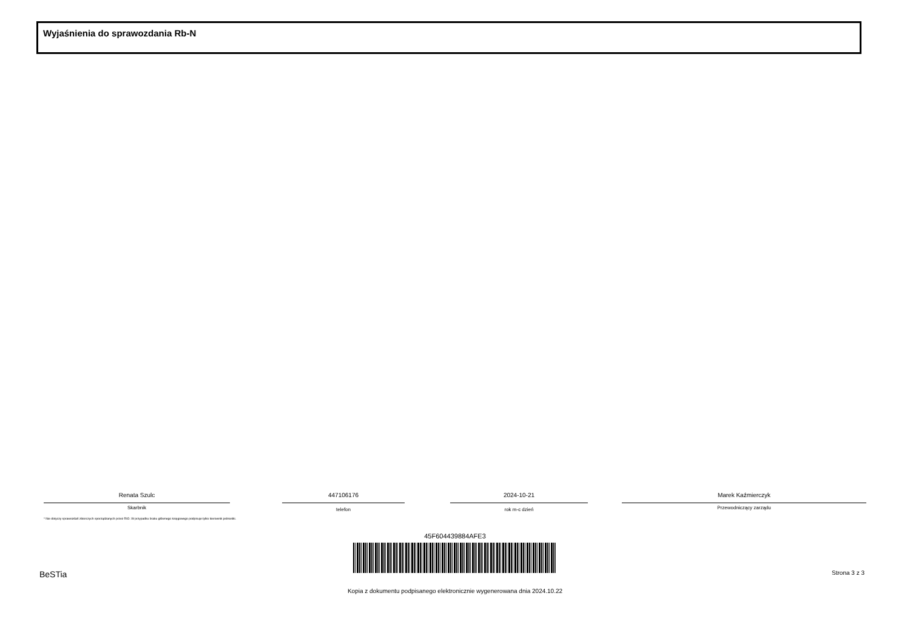Wyjaśnienia do sprawozdania Rb-N
Renata Szulc
Skarbnik
447106176
telefon
2024-10-21
rok m-c dzień
Marek Kaźmierczyk
Przewodniczący zarządu
* Nie dotyczy sprawozdań zbiorczych sporządzanych przez RIO. W przypadku braku głównego księgowego podpisuje tylko kierownik jednostki.
45F604439884AFE3
BeSTia Strona 3 z 3
Kopia z dokumentu podpisanego elektronicznie wygenerowana dnia 2024.10.22